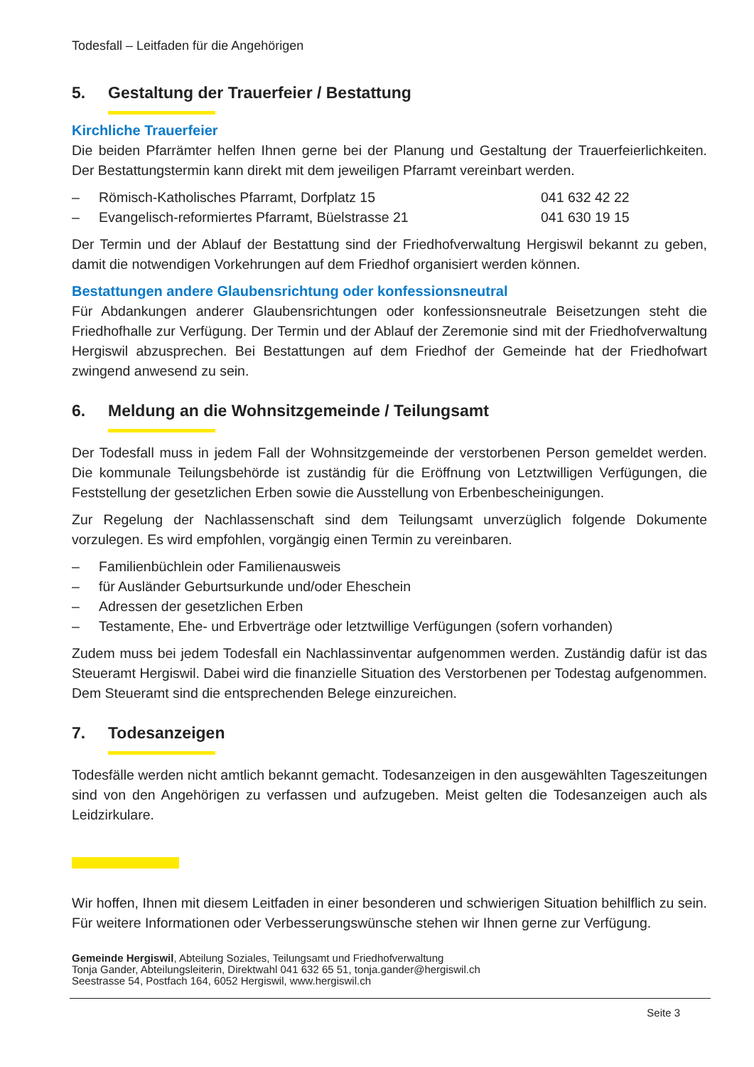Todesfall – Leitfaden für die Angehörigen
5. Gestaltung der Trauerfeier / Bestattung
Kirchliche Trauerfeier
Die beiden Pfarrämter helfen Ihnen gerne bei der Planung und Gestaltung der Trauerfeier­lichkeiten. Der Bestattungstermin kann direkt mit dem jeweiligen Pfarramt vereinbart wer­den.
– Römisch-Katholisches Pfarramt, Dorfplatz 15 041 632 42 22
– Evangelisch-reformiertes Pfarramt, Büelstrasse 21 041 630 19 15
Der Termin und der Ablauf der Bestattung sind der Friedhofverwaltung Hergiswil bekannt zu geben, damit die notwendigen Vorkehrungen auf dem Friedhof organisiert werden können.
Bestattungen andere Glaubensrichtung oder konfessionsneutral
Für Abdankungen anderer Glaubensrichtungen oder konfessionsneutrale Beisetzungen steht die Friedhofhalle zur Verfügung. Der Termin und der Ablauf der Zeremonie sind mit der Friedhofverwaltung Hergiswil abzusprechen. Bei Bestattungen auf dem Friedhof der Gemeinde hat der Friedhofwart zwingend anwesend zu sein.
6. Meldung an die Wohnsitzgemeinde / Teilungsamt
Der Todesfall muss in jedem Fall der Wohnsitzgemeinde der verstorbenen Person gemeldet werden. Die kommunale Teilungsbehörde ist zuständig für die Eröffnung von Letztwilligen Verfügungen, die Feststellung der gesetzlichen Erben sowie die Ausstellung von Erbenbe­scheinigungen.
Zur Regelung der Nachlassenschaft sind dem Teilungsamt unverzüglich folgende Doku­mente vorzulegen. Es wird empfohlen, vorgängig einen Termin zu vereinbaren.
– Familienbüchlein oder Familienausweis
– für Ausländer Geburtsurkunde und/oder Eheschein
– Adressen der gesetzlichen Erben
– Testamente, Ehe- und Erbverträge oder letztwillige Verfügungen (sofern vorhanden)
Zudem muss bei jedem Todesfall ein Nachlassinventar aufgenommen werden. Zuständig dafür ist das Steueramt Hergiswil. Dabei wird die finanzielle Situation des Verstorbenen per Todestag aufgenommen. Dem Steueramt sind die entsprechenden Belege einzureichen.
7. Todesanzeigen
Todesfälle werden nicht amtlich bekannt gemacht. Todesanzeigen in den ausgewählten Tageszeitungen sind von den Angehörigen zu verfassen und aufzugeben. Meist gelten die Todesanzeigen auch als Leidzirkulare.
Wir hoffen, Ihnen mit diesem Leitfaden in einer besonderen und schwierigen Situation be­hilflich zu sein. Für weitere Informationen oder Verbesserungswünsche stehen wir Ihnen gerne zur Verfügung.
Gemeinde Hergiswil, Abteilung Soziales, Teilungsamt und Friedhofverwaltung
Tonja Gander, Abteilungsleiterin, Direktwahl 041 632 65 51, tonja.gander@hergiswil.ch
Seestrasse 54, Postfach 164, 6052 Hergiswil, www.hergiswil.ch
Seite 3